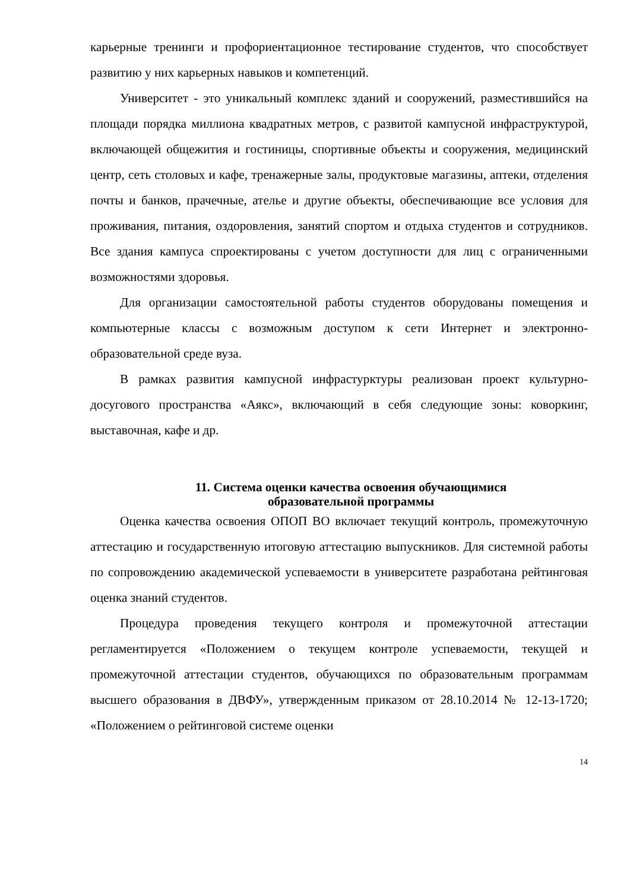карьерные тренинги и профориентационное тестирование студентов, что способствует развитию у них карьерных навыков и компетенций.
Университет - это уникальный комплекс зданий и сооружений, разместившийся на площади порядка миллиона квадратных метров, с развитой кампусной инфраструктурой, включающей общежития и гостиницы, спортивные объекты и сооружения, медицинский центр, сеть столовых и кафе, тренажерные залы, продуктовые магазины, аптеки, отделения почты и банков, прачечные, ателье и другие объекты, обеспечивающие все условия для проживания, питания, оздоровления, занятий спортом и отдыха студентов и сотрудников. Все здания кампуса спроектированы с учетом доступности для лиц с ограниченными возможностями здоровья.
Для организации самостоятельной работы студентов оборудованы помещения и компьютерные классы с возможным доступом к сети Интернет и электронно-образовательной среде вуза.
В рамках развития кампусной инфрастурктуры реализован проект культурно-досугового пространства «Аякс», включающий в себя следующие зоны: коворкинг, выставочная, кафе и др.
11. Система оценки качества освоения обучающимися
образовательной программы
Оценка качества освоения ОПОП ВО включает текущий контроль, промежуточную аттестацию и государственную итоговую аттестацию выпускников. Для системной работы по сопровождению академической успеваемости в университете разработана рейтинговая оценка знаний студентов.
Процедура проведения текущего контроля и промежуточной аттестации регламентируется «Положением о текущем контроле успеваемости, текущей и промежуточной аттестации студентов, обучающихся по образовательным программам высшего образования в ДВФУ», утвержденным приказом от 28.10.2014 № 12-13-1720; «Положением о рейтинговой системе оценки
14